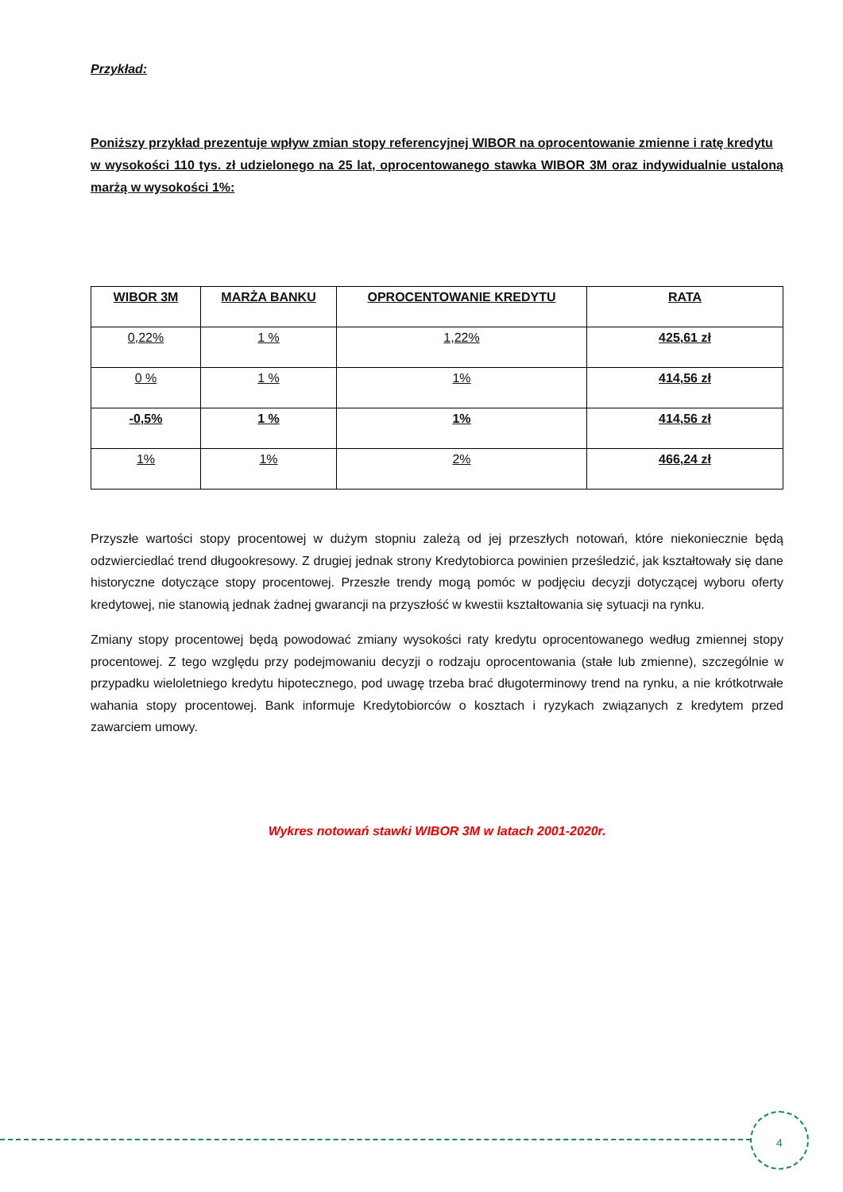Przykład:
Poniższy przykład prezentuje wpływ zmian stopy referencyjnej WIBOR na oprocentowanie zmienne i ratę kredytu
w wysokości 110 tys. zł udzielonego na 25 lat, oprocentowanego stawka WIBOR 3M oraz indywidualnie ustaloną marżą w wysokości 1%:
| WIBOR 3M | MARŻA BANKU | OPROCENTOWANIE KREDYTU | RATA |
| --- | --- | --- | --- |
| 0,22% | 1 % | 1,22% | 425,61 zł |
| 0 % | 1 % | 1% | 414,56 zł |
| -0,5% | 1 % | 1% | 414,56 zł |
| 1% | 1% | 2% | 466,24 zł |
Przyszłe wartości stopy procentowej w dużym stopniu zależą od jej przeszłych notowań, które niekoniecznie będą odzwierciedlać trend długookresowy. Z drugiej jednak strony Kredytobiorca powinien prześledzić, jak kształtowały się dane historyczne dotyczące stopy procentowej. Przeszłe trendy mogą pomóc w podjęciu decyzji dotyczącej wyboru oferty kredytowej, nie stanowią jednak żadnej gwarancji na przyszłość w kwestii kształtowania się sytuacji na rynku.
Zmiany stopy procentowej będą powodować zmiany wysokości raty kredytu oprocentowanego według zmiennej stopy procentowej. Z tego względu przy podejmowaniu decyzji o rodzaju oprocentowania (stałe lub zmienne), szczególnie w przypadku wieloletniego kredytu hipotecznego, pod uwagę trzeba brać długoterminowy trend na rynku, a nie krótkotrwałe wahania stopy procentowej. Bank informuje Kredytobiorców o kosztach i ryzykach związanych z kredytem przed zawarciem umowy.
Wykres notowań stawki WIBOR 3M w latach 2001-2020r.
4